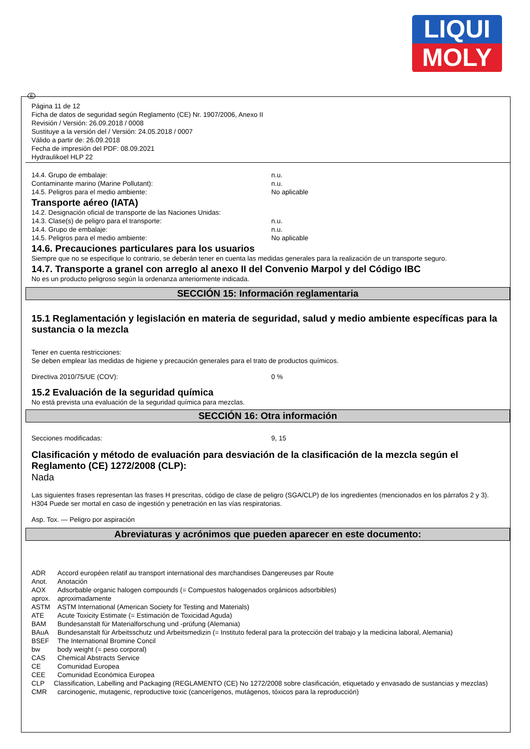LIQUI
MOLY
E
Página 11 de 12
Ficha de datos de seguridad según Reglamento (CE) Nr. 1907/2006, Anexo II
Revisión / Versión: 26.09.2018 / 0008
Sustituye a la versión del / Versión: 24.05.2018 / 0007
Válido a partir de: 26.09.2018
Fecha de impresión del PDF: 08.09.2021
Hydraulikoel HLP 22
14.4. Grupo de embalaje: n.u.
Contaminante marino (Marine Pollutant): n.u.
14.5. Peligros para el medio ambiente: No aplicable
Transporte aéreo (IATA)
14.2. Designación oficial de transporte de las Naciones Unidas:
14.3. Clase(s) de peligro para el transporte: n.u.
14.4. Grupo de embalaje: n.u.
14.5. Peligros para el medio ambiente: No aplicable
14.6. Precauciones particulares para los usuarios
Siempre que no se especifique lo contrario, se deberán tener en cuenta las medidas generales para la realización de un transporte seguro.
14.7. Transporte a granel con arreglo al anexo II del Convenio Marpol y del Código IBC
No es un producto peligroso según la ordenanza anteriormente indicada.
SECCIÓN 15: Información reglamentaria
15.1 Reglamentación y legislación en materia de seguridad, salud y medio ambiente específicas para la sustancia o la mezcla
Tener en cuenta restricciones:
Se deben emplear las medidas de higiene y precaución generales para el trato de productos químicos.
Directiva 2010/75/UE (COV): 0 %
15.2 Evaluación de la seguridad química
No está prevista una evaluación de la seguridad química para mezclas.
SECCIÓN 16: Otra información
Secciones modificadas: 9, 15
Clasificación y método de evaluación para desviación de la clasificación de la mezcla según el Reglamento (CE) 1272/2008 (CLP):
Nada
Las siguientes frases representan las frases H prescritas, código de clase de peligro (SGA/CLP) de los ingredientes (mencionados en los párrafos 2 y 3).
H304 Puede ser mortal en caso de ingestión y penetración en las vías respiratorias.
Asp. Tox. — Peligro por aspiración
Abreviaturas y acrónimos que pueden aparecer en este documento:
ADR Accord européen relatif au transport international des marchandises Dangereuses par Route
Anot. Anotación
AOX Adsorbable organic halogen compounds (= Compuestos halogenados orgánicos adsorbibles)
aprox. aproximadamente
ASTM ASTM International (American Society for Testing and Materials)
ATE Acute Toxicity Estimate (= Estimación de Toxicidad Aguda)
BAM Bundesanstalt für Materialforschung und -prüfung (Alemania)
BAuA Bundesanstalt für Arbeitsschutz und Arbeitsmedizin (= Instituto federal para la protección del trabajo y la medicina laboral, Alemania)
BSEF The International Bromine Concil
bw body weight (= peso corporal)
CAS Chemical Abstracts Service
CE Comunidad Europea
CEE Comunidad Económica Europea
CLP Classification, Labelling and Packaging (REGLAMENTO (CE) No 1272/2008 sobre clasificación, etiquetado y envasado de sustancias y mezclas)
CMR carcinogenic, mutagenic, reproductive toxic (cancerígenos, mutágenos, tóxicos para la reproducción)